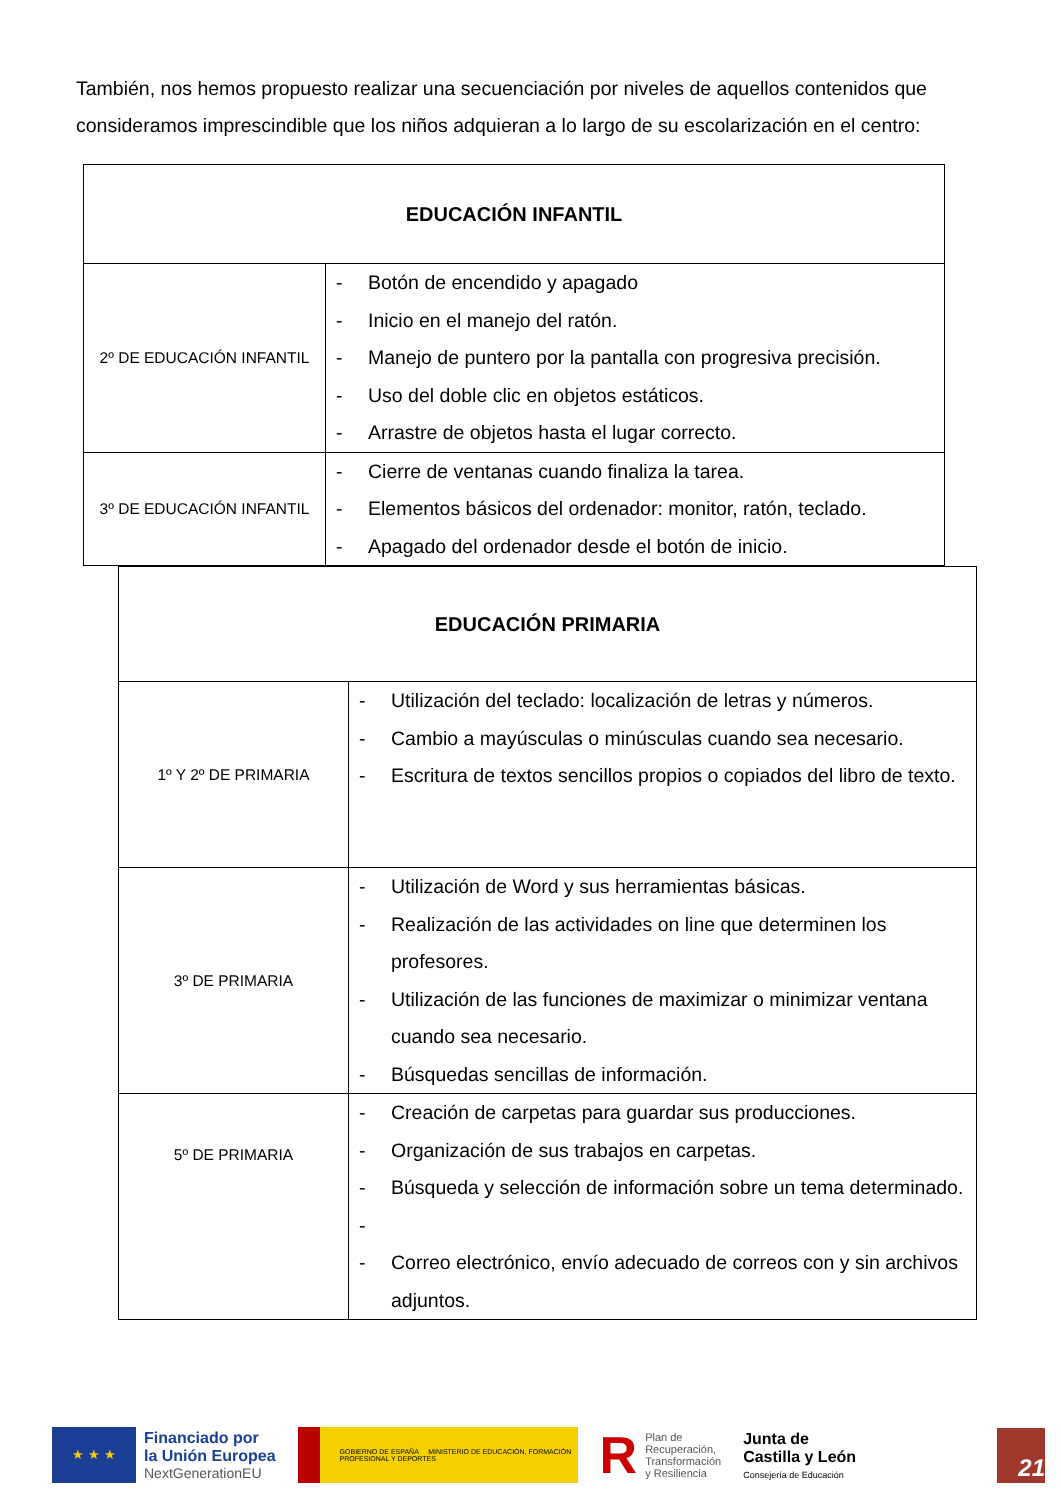También, nos hemos propuesto realizar una secuenciación por niveles de aquellos contenidos que consideramos imprescindible que los niños adquieran a lo largo de su escolarización en el centro:
| EDUCACIÓN INFANTIL | |
| --- | --- |
| 2º DE EDUCACIÓN INFANTIL | - Botón de encendido y apagado - Inicio en el manejo del ratón. - Manejo de puntero por la pantalla con progresiva precisión. - Uso del doble clic en objetos estáticos. - Arrastre de objetos hasta el lugar correcto. |
| 3º DE EDUCACIÓN INFANTIL | - Cierre de ventanas cuando finaliza la tarea. - Elementos básicos del ordenador: monitor, ratón, teclado. - Apagado del ordenador desde el botón de inicio. |
| EDUCACIÓN PRIMARIA | |
| --- | --- |
| 1º Y 2º DE PRIMARIA | - Utilización del teclado: localización de letras y números. - Cambio a mayúsculas o minúsculas cuando sea necesario. - Escritura de textos sencillos propios o copiados del libro de texto. |
| 3º DE PRIMARIA | - Utilización de Word y sus herramientas básicas. - Realización de las actividades on line que determinen los profesores. - Utilización de las funciones de maximizar o minimizar ventana cuando sea necesario. - Búsquedas sencillas de información. |
| 5º DE PRIMARIA | - Creación de carpetas para guardar sus producciones. - Organización de sus trabajos en carpetas. - Búsqueda y selección de información sobre un tema determinado. - - Correo electrónico, envío adecuado de correos con y sin archivos adjuntos. |
★ ★ ★
Financiado por
la Unión Europea
NextGenerationEU
GOBIERNO DE ESPAÑA MINISTERIO DE EDUCACIÓN, FORMACIÓN PROFESIONAL Y DEPORTES
R Plan de
Recuperación,
Transformación
y Resiliencia
Junta de
Castilla y León
Consejería de Educación
21